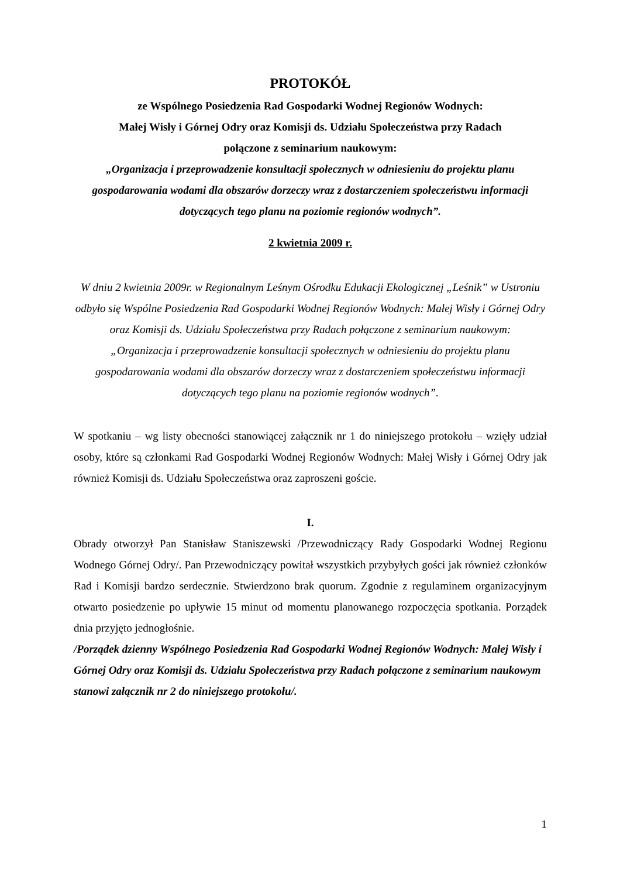PROTOKÓŁ
ze Wspólnego Posiedzenia Rad Gospodarki Wodnej Regionów Wodnych:
Małej Wisły i Górnej Odry oraz Komisji ds. Udziału Społeczeństwa przy Radach
połączone z seminarium naukowym:
„Organizacja i przeprowadzenie konsultacji społecznych w odniesieniu do projektu planu gospodarowania wodami dla obszarów dorzeczy wraz z dostarczeniem społeczeństwu informacji dotyczących tego planu na poziomie regionów wodnych”.
2 kwietnia 2009 r.
W dniu 2 kwietnia 2009r. w Regionalnym Leśnym Ośrodku Edukacji Ekologicznej „Leśnik” w Ustroniu odbyło się Wspólne Posiedzenia Rad Gospodarki Wodnej Regionów Wodnych: Małej Wisły i Górnej Odry oraz Komisji ds. Udziału Społeczeństwa przy Radach połączone z seminarium naukowym:
„Organizacja i przeprowadzenie konsultacji społecznych w odniesieniu do projektu planu gospodarowania wodami dla obszarów dorzeczy wraz z dostarczeniem społeczeństwu informacji dotyczących tego planu na poziomie regionów wodnych”.
W spotkaniu – wg listy obecności stanowiącej załącznik nr 1 do niniejszego protokołu – wzięły udział osoby, które są członkami Rad Gospodarki Wodnej Regionów Wodnych: Małej Wisły i Górnej Odry jak również Komisji ds. Udziału Społeczeństwa oraz zaproszeni goście.
I.
Obrady otworzył Pan Stanisław Staniszewski /Przewodniczący Rady Gospodarki Wodnej Regionu Wodnego Górnej Odry/. Pan Przewodniczący powitał wszystkich przybyłych gości jak również członków Rad i Komisji bardzo serdecznie. Stwierdzono brak quorum. Zgodnie z regulaminem organizacyjnym otwarto posiedzenie po upływie 15 minut od momentu planowanego rozpoczęcia spotkania. Porządek dnia przyjęto jednogłośnie.
/Porządek dzienny Wspólnego Posiedzenia Rad Gospodarki Wodnej Regionów Wodnych: Małej Wisły i Górnej Odry oraz Komisji ds. Udziału Społeczeństwa przy Radach połączone z seminarium naukowym stanowi załącznik nr 2 do niniejszego protokołu/.
1